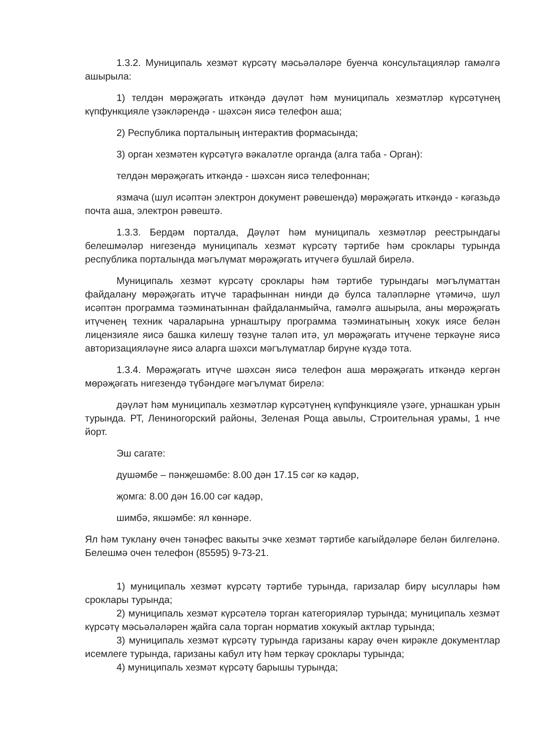1.3.2. Муниципаль хезмәт күрсәтү мәсьәләләре буенча консультацияләр гамәлгә ашырыла:
1) телдән мөрәҗәгать иткәндә дәүләт һәм муниципаль хезмәтләр күрсәтүнең күпфункцияле үзәкләрендә - шәхсән яисә телефон аша;
2) Республика порталының интерактив формасында;
3) орган хезмәтен күрсәтүгә вәкаләтле органда (алга таба - Орган):
телдән мөрәҗәгать иткәндә - шәхсән яисә телефоннан;
язмача (шул исәптән электрон документ рәвешендә) мөрәҗәгать иткәндә - кәгазьдә почта аша, электрон рәвештә.
1.3.3. Бердәм порталда, Дәүләт һәм муниципаль хезмәтләр реестрындагы белешмәләр нигезендә муниципаль хезмәт күрсәтү тәртибе һәм сроклары турында республика порталында мәгълүмат мөрәҗәгать итүчегә бушлай бирелә.
Муниципаль хезмәт күрсәтү сроклары һәм тәртибе турындагы мәгълүматтан файдалану мөрәҗәгать итүче тарафыннан нинди дә булса таләпләрне үтәмичә, шул исәптән программа тәэминатыннан файдаланмыйча, гамәлгә ашырыла, аны мөрәҗәгать итүченең техник чараларына урнаштыру программа тәэминатының хокук иясе белән лицензияле яисә башка килешү төзүне таләп итә, ул мөрәҗәгать итүчене теркәүне яисә авторизацияләүне яисә аларга шәхси мәгълүматлар бирүне күздә тота.
1.3.4. Мөрәҗәгать итүче шәхсән яисә телефон аша мөрәҗәгать иткәндә кергән мөрәҗәгать нигезендә түбәндәге мәгълүмат бирелә:
дәүләт һәм муниципаль хезмәтләр күрсәтүнең күпфункцияле үзәге, урнашкан урын турында. РТ, Лениногорский районы, Зеленая Роща авылы, Строительная урамы, 1 нче йорт.
Эш сагате:
душәмбе – пәнҗешәмбе: 8.00 дән 17.15 сәг кә кадәр,
җомга: 8.00 дән 16.00 сәг кадәр,
шимбә, якшәмбе: ял көннәре.
Ял һәм туклану өчен тәнәфес вакыты эчке хезмәт тәртибе кагыйдәләре белән билгеләнә. Белешмә очен телефон (85595) 9-73-21.
1) муниципаль хезмәт күрсәтү тәртибе турында, гаризалар бирү ысуллары һәм сроклары турында;
2) муниципаль хезмәт күрсәтелә торган категорияләр турында; муниципаль хезмәт күрсәтү мәсьәләләрен җайга сала торган норматив хокукый актлар турында;
3) муниципаль хезмәт күрсәтү турында гаризаны карау өчен кирәкле документлар исемлеге турында, гаризаны кабул итү һәм теркәү сроклары турында;
4) муниципаль хезмәт күрсәтү барышы турында;